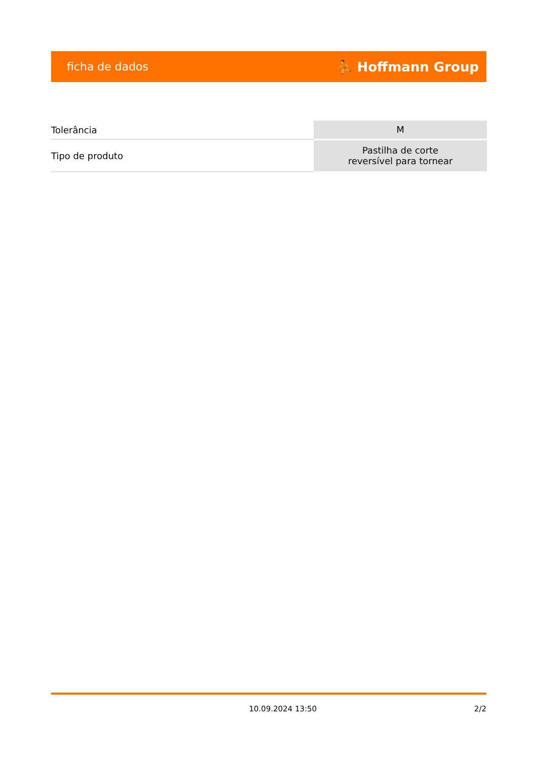ficha de dados ⛹ Hoffmann Group
| Tolerância | M |
| Tipo de produto | Pastilha de corte reversível para tornear |
10.09.2024 13:50 2/2